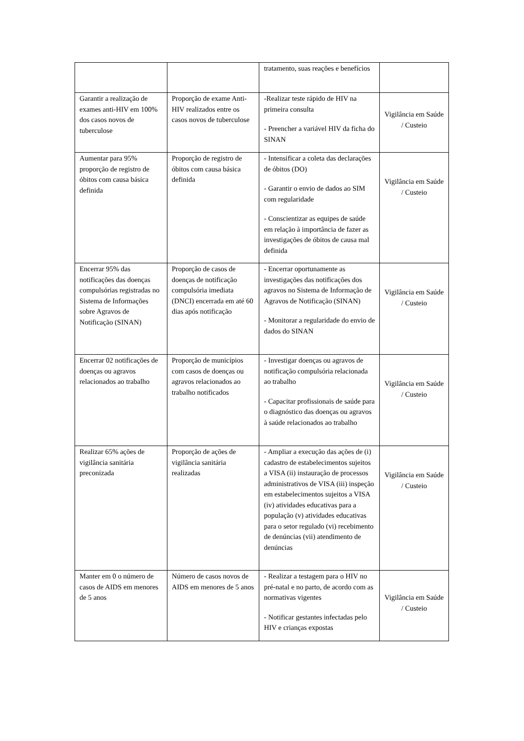| | | tratamento, suas reações e benefícios | |
| Garantir a realização de exames anti-HIV em 100% dos casos novos de tuberculose | Proporção de exame Anti-HIV realizados entre os casos novos de tuberculose | -Realizar teste rápido de HIV na primeira consulta - Preencher a variável HIV da ficha do SINAN | Vigilância em Saúde / Custeio |
| Aumentar para 95% proporção de registro de óbitos com causa básica definida | Proporção de registro de óbitos com causa básica definida | - Intensificar a coleta das declarações de óbitos (DO) - Garantir o envio de dados ao SIM com regularidade - Conscientizar as equipes de saúde em relação à importância de fazer as investigações de óbitos de causa mal definida | Vigilância em Saúde / Custeio |
| Encerrar 95% das notificações das doenças compulsórias registradas no Sistema de Informações sobre Agravos de Notificação (SINAN) | Proporção de casos de doenças de notificação compulsória imediata (DNCI) encerrada em até 60 dias após notificação | - Encerrar oportunamente as investigações das notificações dos agravos no Sistema de Informação de Agravos de Notificação (SINAN) - Monitorar a regularidade do envio de dados do SINAN | Vigilância em Saúde / Custeio |
| Encerrar 02 notificações de doenças ou agravos relacionados ao trabalho | Proporção de municípios com casos de doenças ou agravos relacionados ao trabalho notificados | - Investigar doenças ou agravos de notificação compulsória relacionada ao trabalho - Capacitar profissionais de saúde para o diagnóstico das doenças ou agravos à saúde relacionados ao trabalho | Vigilância em Saúde / Custeio |
| Realizar 65% ações de vigilância sanitária preconizada | Proporção de ações de vigilância sanitária realizadas | - Ampliar a execução das ações de (i) cadastro de estabelecimentos sujeitos a VISA (ii) instauração de processos administrativos de VISA (iii) inspeção em estabelecimentos sujeitos a VISA (iv) atividades educativas para a população (v) atividades educativas para o setor regulado (vi) recebimento de denúncias (vii) atendimento de denúncias | Vigilância em Saúde / Custeio |
| Manter em 0 o número de casos de AIDS em menores de 5 anos | Número de casos novos de AIDS em menores de 5 anos | - Realizar a testagem para o HIV no pré-natal e no parto, de acordo com as normativas vigentes - Notificar gestantes infectadas pelo HIV e crianças expostas | Vigilância em Saúde / Custeio |